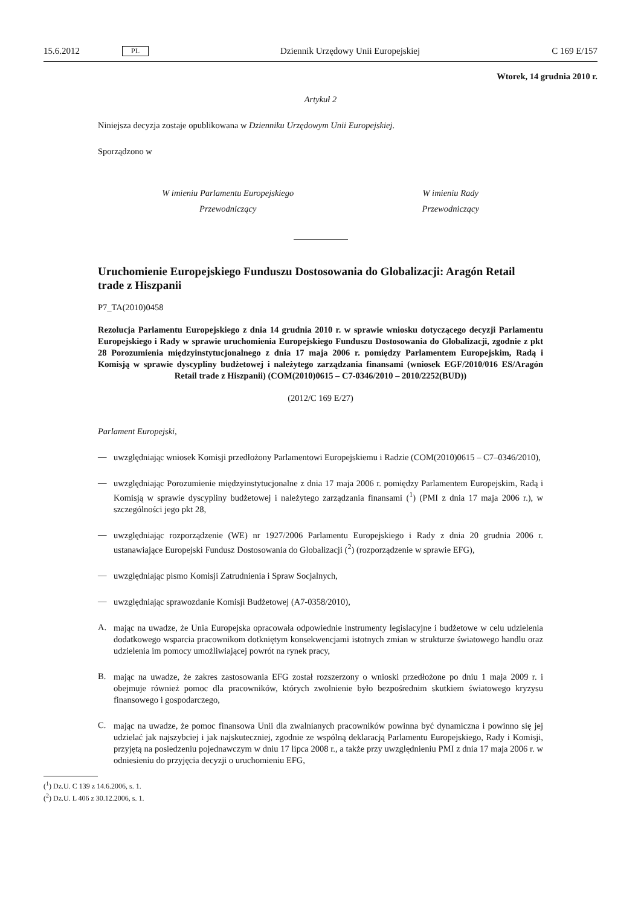15.6.2012 PL Dziennik Urzędowy Unii Europejskiej C 169 E/157
Wtorek, 14 grudnia 2010 r.
Artykuł 2
Niniejsza decyzja zostaje opublikowana w Dzienniku Urzędowym Unii Europejskiej.
Sporządzono w
W imieniu Parlamentu Europejskiego
Przewodniczący
W imieniu Rady
Przewodniczący
Uruchomienie Europejskiego Funduszu Dostosowania do Globalizacji: Aragón Retail trade z Hiszpanii
P7_TA(2010)0458
Rezolucja Parlamentu Europejskiego z dnia 14 grudnia 2010 r. w sprawie wniosku dotyczącego decyzji Parlamentu Europejskiego i Rady w sprawie uruchomienia Europejskiego Funduszu Dostosowania do Globalizacji, zgodnie z pkt 28 Porozumienia międzyinstytucjonalnego z dnia 17 maja 2006 r. pomiędzy Parlamentem Europejskim, Radą i Komisją w sprawie dyscypliny budżetowej i należytego zarządzania finansami (wniosek EGF/2010/016 ES/Aragón Retail trade z Hiszpanii) (COM(2010)0615 – C7-0346/2010 – 2010/2252(BUD))
(2012/C 169 E/27)
Parlament Europejski,
—
uwzględniając wniosek Komisji przedłożony Parlamentowi Europejskiemu i Radzie (COM(2010)0615 – C7–0346/2010),
—
uwzględniając Porozumienie międzyinstytucjonalne z dnia 17 maja 2006 r. pomiędzy Parlamentem Europejskim, Radą i Komisją w sprawie dyscypliny budżetowej i należytego zarządzania finansami (<sup>1</sup>) (PMI z dnia 17 maja 2006 r.), w szczególności jego pkt 28,
—
uwzględniając rozporządzenie (WE) nr 1927/2006 Parlamentu Europejskiego i Rady z dnia 20 grudnia 2006 r. ustanawiające Europejski Fundusz Dostosowania do Globalizacji (<sup>2</sup>) (rozporządzenie w sprawie EFG),
—
uwzględniając pismo Komisji Zatrudnienia i Spraw Socjalnych,
—
uwzględniając sprawozdanie Komisji Budżetowej (A7-0358/2010),
A.
mając na uwadze, że Unia Europejska opracowała odpowiednie instrumenty legislacyjne i budżetowe w celu udzielenia dodatkowego wsparcia pracownikom dotkniętym konsekwencjami istotnych zmian w strukturze światowego handlu oraz udzielenia im pomocy umożliwiającej powrót na rynek pracy,
B.
mając na uwadze, że zakres zastosowania EFG został rozszerzony o wnioski przedłożone po dniu 1 maja 2009 r. i obejmuje również pomoc dla pracowników, których zwolnienie było bezpośrednim skutkiem światowego kryzysu finansowego i gospodarczego,
C.
mając na uwadze, że pomoc finansowa Unii dla zwalnianych pracowników powinna być dynamiczna i powinno się jej udzielać jak najszybciej i jak najskuteczniej, zgodnie ze wspólną deklaracją Parlamentu Europejskiego, Rady i Komisji, przyjętą na posiedzeniu pojednawczym w dniu 17 lipca 2008 r., a także przy uwzględnieniu PMI z dnia 17 maja 2006 r. w odniesieniu do przyjęcia decyzji o uruchomieniu EFG,
(<sup>1</sup>) Dz.U. C 139 z 14.6.2006, s. 1.
(<sup>2</sup>) Dz.U. L 406 z 30.12.2006, s. 1.